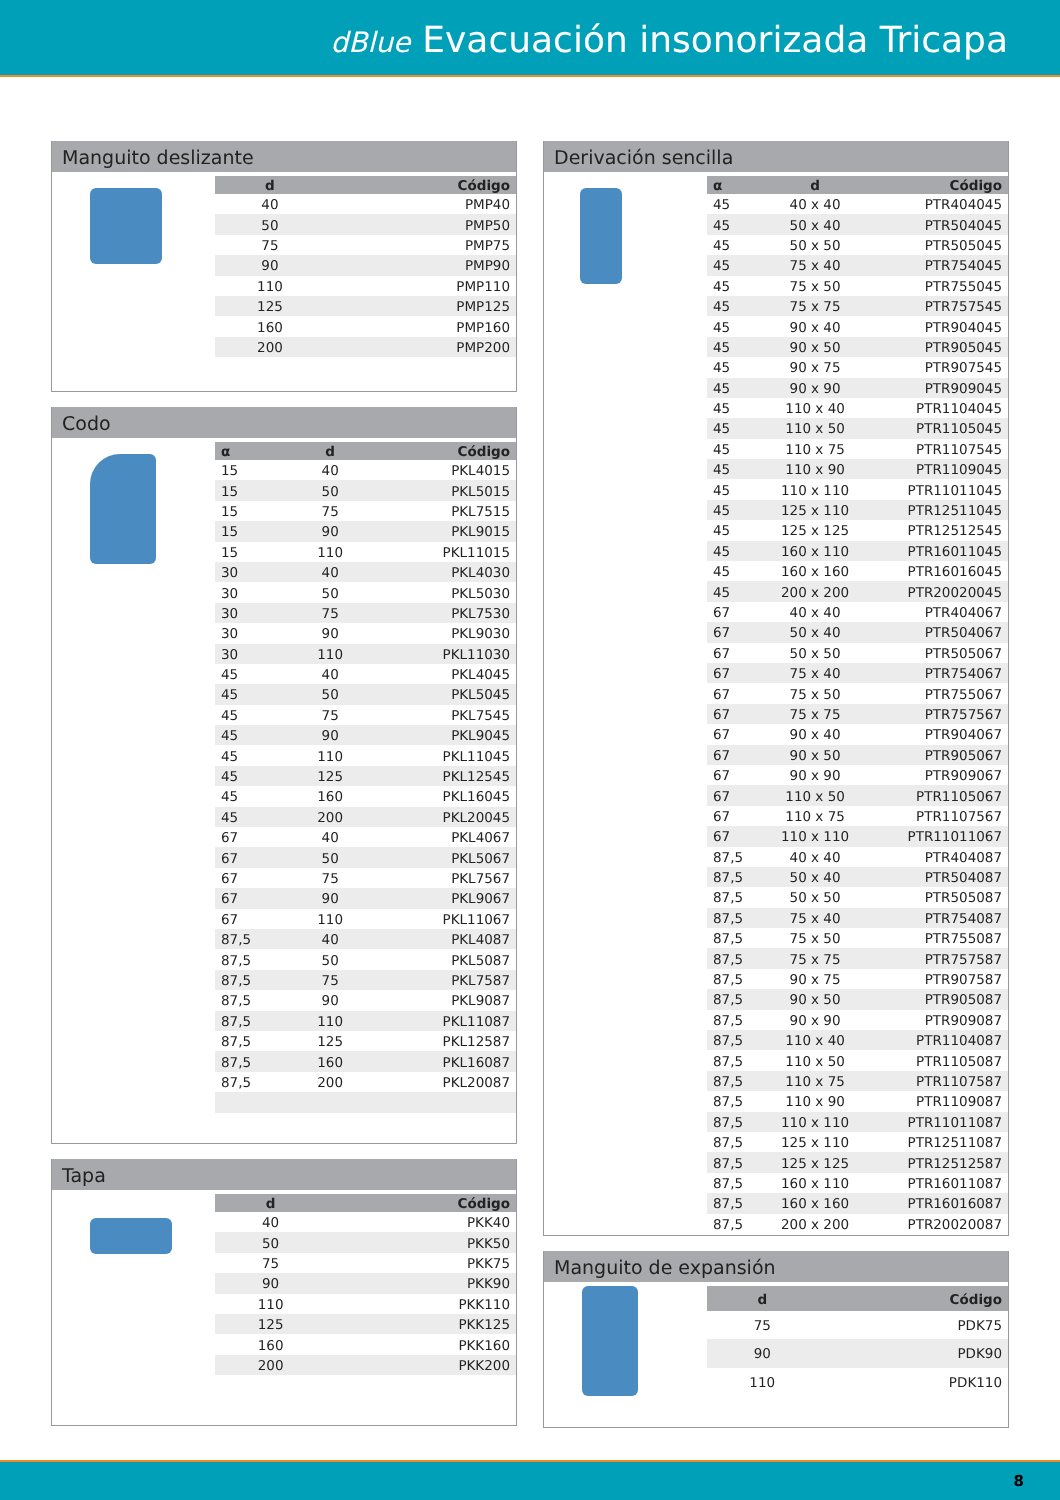dBlue Evacuación insonorizada Tricapa
Manguito deslizante
| d | Código |
| --- | --- |
| 40 | PMP40 |
| 50 | PMP50 |
| 75 | PMP75 |
| 90 | PMP90 |
| 110 | PMP110 |
| 125 | PMP125 |
| 160 | PMP160 |
| 200 | PMP200 |
Codo
| α | d | Código |
| --- | --- | --- |
| 15 | 40 | PKL4015 |
| 15 | 50 | PKL5015 |
| 15 | 75 | PKL7515 |
| 15 | 90 | PKL9015 |
| 15 | 110 | PKL11015 |
| 30 | 40 | PKL4030 |
| 30 | 50 | PKL5030 |
| 30 | 75 | PKL7530 |
| 30 | 90 | PKL9030 |
| 30 | 110 | PKL11030 |
| 45 | 40 | PKL4045 |
| 45 | 50 | PKL5045 |
| 45 | 75 | PKL7545 |
| 45 | 90 | PKL9045 |
| 45 | 110 | PKL11045 |
| 45 | 125 | PKL12545 |
| 45 | 160 | PKL16045 |
| 45 | 200 | PKL20045 |
| 67 | 40 | PKL4067 |
| 67 | 50 | PKL5067 |
| 67 | 75 | PKL7567 |
| 67 | 90 | PKL9067 |
| 67 | 110 | PKL11067 |
| 87,5 | 40 | PKL4087 |
| 87,5 | 50 | PKL5087 |
| 87,5 | 75 | PKL7587 |
| 87,5 | 90 | PKL9087 |
| 87,5 | 110 | PKL11087 |
| 87,5 | 125 | PKL12587 |
| 87,5 | 160 | PKL16087 |
| 87,5 | 200 | PKL20087 |
Tapa
| d | Código |
| --- | --- |
| 40 | PKK40 |
| 50 | PKK50 |
| 75 | PKK75 |
| 90 | PKK90 |
| 110 | PKK110 |
| 125 | PKK125 |
| 160 | PKK160 |
| 200 | PKK200 |
Derivación sencilla
| α | d | Código |
| --- | --- | --- |
| 45 | 40 x 40 | PTR404045 |
| 45 | 50 x 40 | PTR504045 |
| 45 | 50 x 50 | PTR505045 |
| 45 | 75 x 40 | PTR754045 |
| 45 | 75 x 50 | PTR755045 |
| 45 | 75 x 75 | PTR757545 |
| 45 | 90 x 40 | PTR904045 |
| 45 | 90 x 50 | PTR905045 |
| 45 | 90 x 75 | PTR907545 |
| 45 | 90 x 90 | PTR909045 |
| 45 | 110 x 40 | PTR1104045 |
| 45 | 110 x 50 | PTR1105045 |
| 45 | 110 x 75 | PTR1107545 |
| 45 | 110 x 90 | PTR1109045 |
| 45 | 110 x 110 | PTR11011045 |
| 45 | 125 x 110 | PTR12511045 |
| 45 | 125 x 125 | PTR12512545 |
| 45 | 160 x 110 | PTR16011045 |
| 45 | 160 x 160 | PTR16016045 |
| 45 | 200 x 200 | PTR20020045 |
| 67 | 40 x 40 | PTR404067 |
| 67 | 50 x 40 | PTR504067 |
| 67 | 50 x 50 | PTR505067 |
| 67 | 75 x 40 | PTR754067 |
| 67 | 75 x 50 | PTR755067 |
| 67 | 75 x 75 | PTR757567 |
| 67 | 90 x 40 | PTR904067 |
| 67 | 90 x 50 | PTR905067 |
| 67 | 90 x 90 | PTR909067 |
| 67 | 110 x 50 | PTR1105067 |
| 67 | 110 x 75 | PTR1107567 |
| 67 | 110 x 110 | PTR11011067 |
| 87,5 | 40 x 40 | PTR404087 |
| 87,5 | 50 x 40 | PTR504087 |
| 87,5 | 50 x 50 | PTR505087 |
| 87,5 | 75 x 40 | PTR754087 |
| 87,5 | 75 x 50 | PTR755087 |
| 87,5 | 75 x 75 | PTR757587 |
| 87,5 | 90 x 75 | PTR907587 |
| 87,5 | 90 x 50 | PTR905087 |
| 87,5 | 90 x 90 | PTR909087 |
| 87,5 | 110 x 40 | PTR1104087 |
| 87,5 | 110 x 50 | PTR1105087 |
| 87,5 | 110 x 75 | PTR1107587 |
| 87,5 | 110 x 90 | PTR1109087 |
| 87,5 | 110 x 110 | PTR11011087 |
| 87,5 | 125 x 110 | PTR12511087 |
| 87,5 | 125 x 125 | PTR12512587 |
| 87,5 | 160 x 110 | PTR16011087 |
| 87,5 | 160 x 160 | PTR16016087 |
| 87,5 | 200 x 200 | PTR20020087 |
Manguito de expansión
| d | Código |
| --- | --- |
| 75 | PDK75 |
| 90 | PDK90 |
| 110 | PDK110 |
8